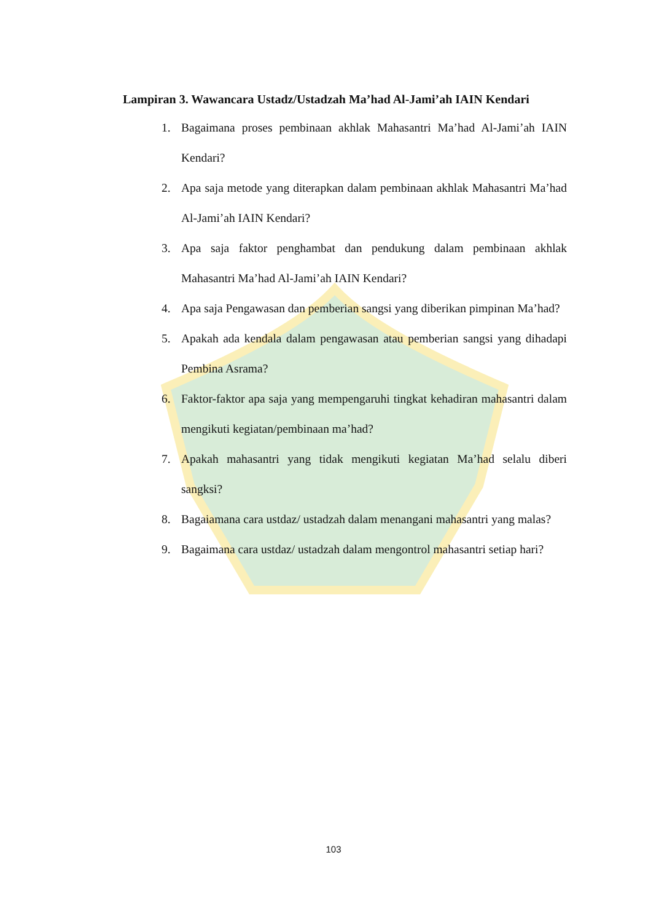Lampiran 3. Wawancara Ustadz/Ustadzah Ma’had Al-Jami’ah IAIN Kendari
1. Bagaimana proses pembinaan akhlak Mahasantri Ma’had Al-Jami’ah IAIN Kendari?
2. Apa saja metode yang diterapkan dalam pembinaan akhlak Mahasantri Ma’had Al-Jami’ah IAIN Kendari?
3. Apa saja faktor penghambat dan pendukung dalam pembinaan akhlak Mahasantri Ma’had Al-Jami’ah IAIN Kendari?
4. Apa saja Pengawasan dan pemberian sangsi yang diberikan pimpinan Ma’had?
5. Apakah ada kendala dalam pengawasan atau pemberian sangsi yang dihadapi Pembina Asrama?
6. Faktor-faktor apa saja yang mempengaruhi tingkat kehadiran mahasantri dalam mengikuti kegiatan/pembinaan ma’had?
7. Apakah mahasantri yang tidak mengikuti kegiatan Ma’had selalu diberi sangksi?
8. Bagaiamana cara ustdaz/ ustadzah dalam menangani mahasantri yang malas?
9. Bagaimana cara ustdaz/ ustadzah dalam mengontrol mahasantri setiap hari?
103